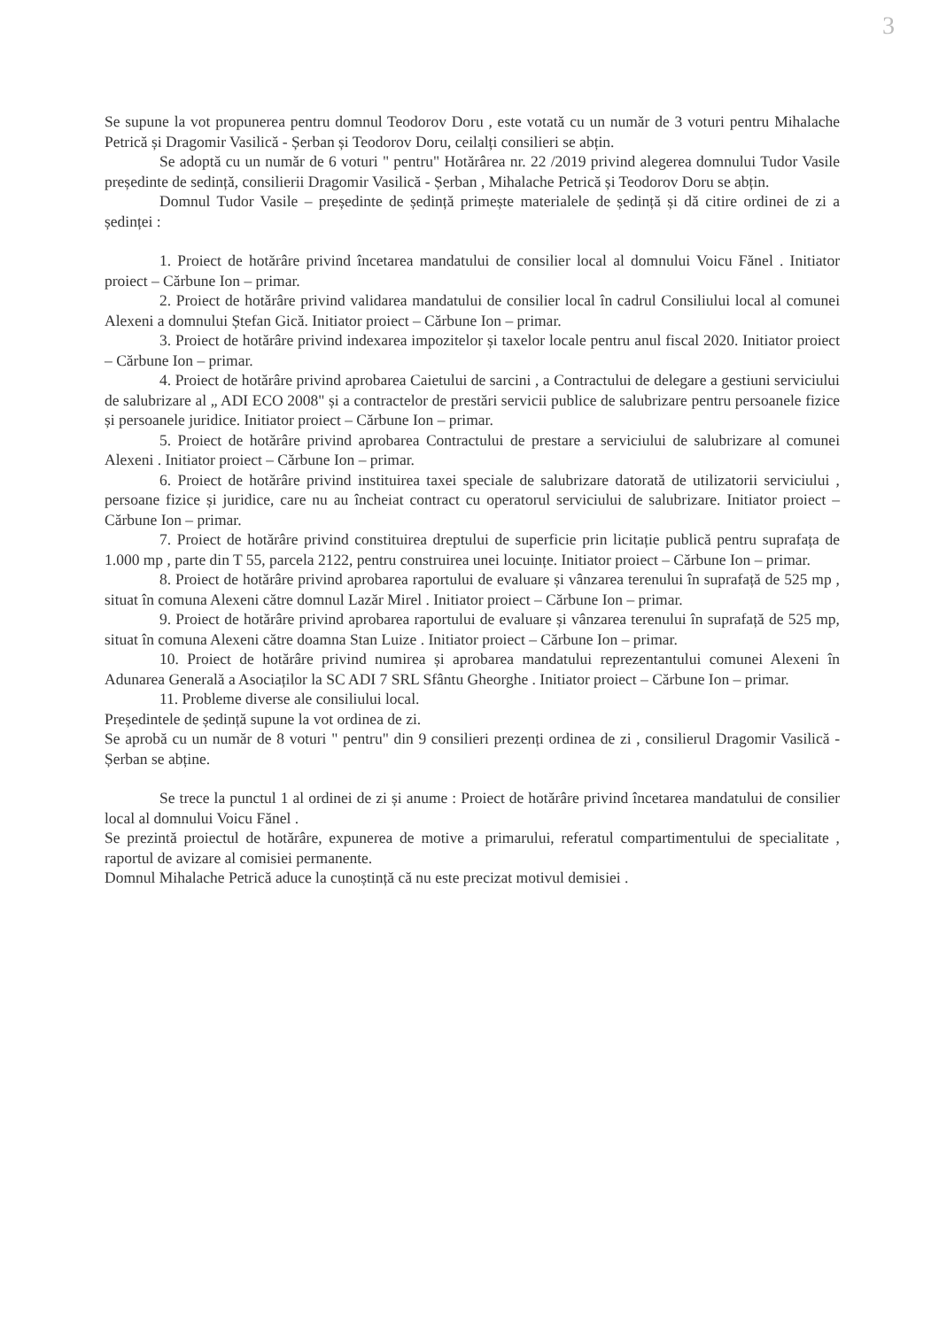3
Se supune la vot propunerea pentru domnul Teodorov Doru , este votată cu un număr de 3 voturi pentru Mihalache Petrică și Dragomir Vasilică - Șerban și Teodorov Doru, ceilalți consilieri se abțin.
Se adoptă cu un număr de 6 voturi " pentru" Hotărârea nr. 22 /2019 privind alegerea domnului Tudor Vasile președinte de sedință, consilierii Dragomir Vasilică - Șerban , Mihalache Petrică și Teodorov Doru se abțin.
Domnul Tudor Vasile – președinte de ședință primește materialele de ședință și dă citire ordinei de zi a ședinței :
1. Proiect de hotărâre privind încetarea mandatului de consilier local al domnului Voicu Fănel . Initiator proiect – Cărbune Ion – primar.
2. Proiect de hotărâre privind validarea mandatului de consilier local în cadrul Consiliului local al comunei Alexeni a domnului Ștefan Gică. Initiator proiect – Cărbune Ion – primar.
3. Proiect de hotărâre privind indexarea impozitelor și taxelor locale pentru anul fiscal 2020. Initiator proiect – Cărbune Ion – primar.
4. Proiect de hotărâre privind aprobarea Caietului de sarcini , a Contractului de delegare a gestiuni serviciului de salubrizare al „ ADI ECO 2008" și a contractelor de prestări servicii publice de salubrizare pentru persoanele fizice și persoanele juridice. Initiator proiect – Cărbune Ion – primar.
5. Proiect de hotărâre privind aprobarea Contractului de prestare a serviciului de salubrizare al comunei Alexeni . Initiator proiect – Cărbune Ion – primar.
6. Proiect de hotărâre privind instituirea taxei speciale de salubrizare datorată de utilizatorii serviciului , persoane fizice și juridice, care nu au încheiat contract cu operatorul serviciului de salubrizare. Initiator proiect – Cărbune Ion – primar.
7. Proiect de hotărâre privind constituirea dreptului de superficie prin licitație publică pentru suprafața de 1.000 mp , parte din T 55, parcela 2122, pentru construirea unei locuințe. Initiator proiect – Cărbune Ion – primar.
8. Proiect de hotărâre privind aprobarea raportului de evaluare și vânzarea terenului în suprafață de 525 mp , situat în comuna Alexeni către domnul Lazăr Mirel . Initiator proiect – Cărbune Ion – primar.
9. Proiect de hotărâre privind aprobarea raportului de evaluare și vânzarea terenului în suprafață de 525 mp, situat în comuna Alexeni către doamna Stan Luize . Initiator proiect – Cărbune Ion – primar.
10. Proiect de hotărâre privind numirea și aprobarea mandatului reprezentantului comunei Alexeni în Adunarea Generală a Asociaților la SC ADI 7 SRL Sfântu Gheorghe . Initiator proiect – Cărbune Ion – primar.
11. Probleme diverse ale consiliului local.
Președintele de ședință supune la vot ordinea de zi.
Se aprobă cu un număr de 8 voturi " pentru" din 9 consilieri prezenți ordinea de zi , consilierul Dragomir Vasilică - Șerban se abține.
Se trece la punctul 1 al ordinei de zi și anume : Proiect de hotărâre privind încetarea mandatului de consilier local al domnului Voicu Fănel .
Se prezintă proiectul de hotărâre, expunerea de motive a primarului, referatul compartimentului de specialitate , raportul de avizare al comisiei permanente.
Domnul Mihalache Petrică aduce la cunoștință că nu este precizat motivul demisiei .